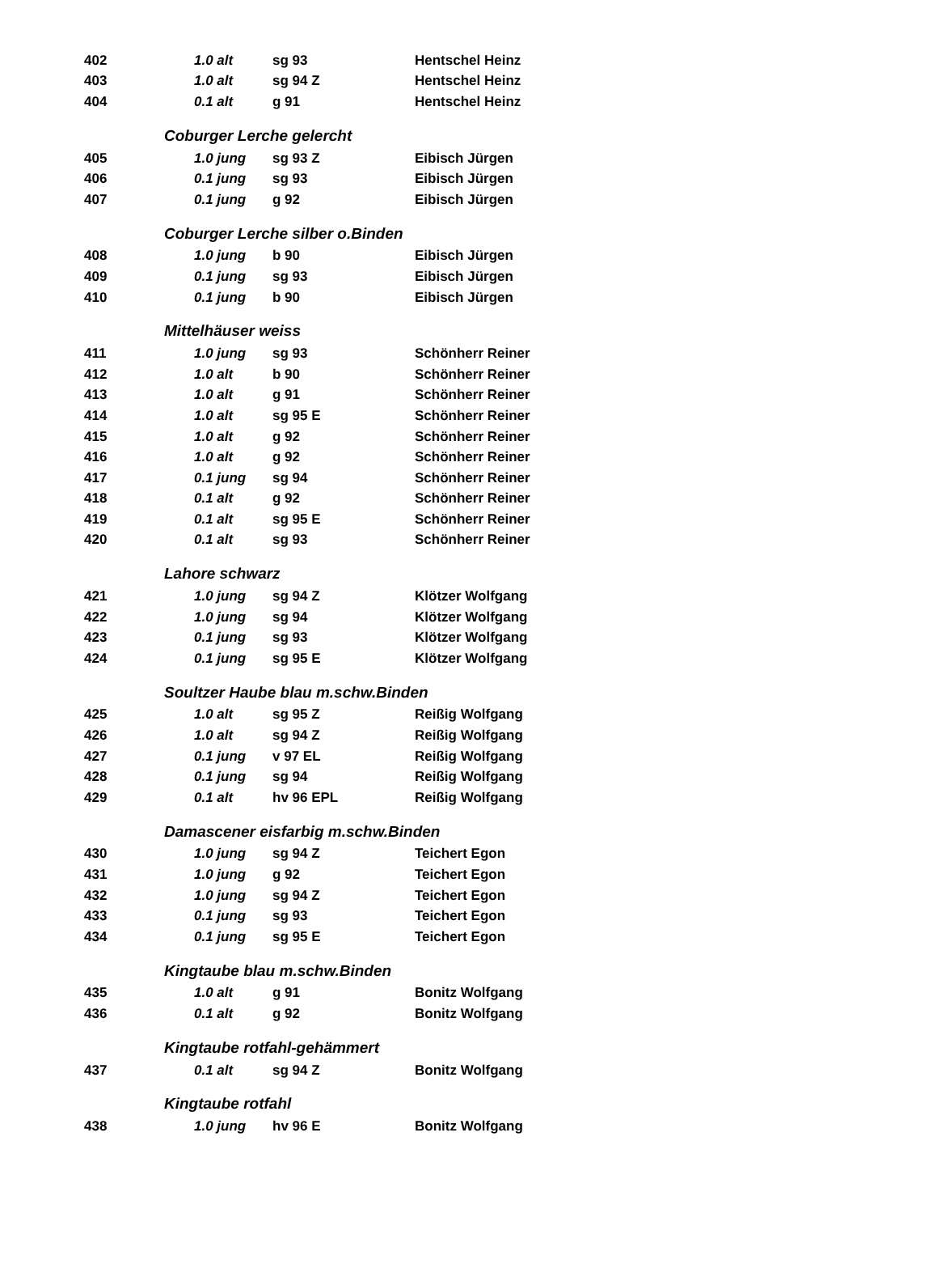| 402 | | 1.0 alt | sg 93 | Hentschel Heinz |
| 403 | | 1.0 alt | sg 94 Z | Hentschel Heinz |
| 404 | | 0.1 alt | g 91 | Hentschel Heinz |
| | Coburger Lerche gelercht | | | |
| 405 | | 1.0 jung | sg 93 Z | Eibisch Jürgen |
| 406 | | 0.1 jung | sg 93 | Eibisch Jürgen |
| 407 | | 0.1 jung | g 92 | Eibisch Jürgen |
| | Coburger Lerche silber o.Binden | | | |
| 408 | | 1.0 jung | b 90 | Eibisch Jürgen |
| 409 | | 0.1 jung | sg 93 | Eibisch Jürgen |
| 410 | | 0.1 jung | b 90 | Eibisch Jürgen |
| | Mittelhäuser weiss | | | |
| 411 | | 1.0 jung | sg 93 | Schönherr Reiner |
| 412 | | 1.0 alt | b 90 | Schönherr Reiner |
| 413 | | 1.0 alt | g 91 | Schönherr Reiner |
| 414 | | 1.0 alt | sg 95 E | Schönherr Reiner |
| 415 | | 1.0 alt | g 92 | Schönherr Reiner |
| 416 | | 1.0 alt | g 92 | Schönherr Reiner |
| 417 | | 0.1 jung | sg 94 | Schönherr Reiner |
| 418 | | 0.1 alt | g 92 | Schönherr Reiner |
| 419 | | 0.1 alt | sg 95 E | Schönherr Reiner |
| 420 | | 0.1 alt | sg 93 | Schönherr Reiner |
| | Lahore schwarz | | | |
| 421 | | 1.0 jung | sg 94 Z | Klötzer Wolfgang |
| 422 | | 1.0 jung | sg 94 | Klötzer Wolfgang |
| 423 | | 0.1 jung | sg 93 | Klötzer Wolfgang |
| 424 | | 0.1 jung | sg 95 E | Klötzer Wolfgang |
| | Soultzer Haube blau m.schw.Binden | | | |
| 425 | | 1.0 alt | sg 95 Z | Reißig Wolfgang |
| 426 | | 1.0 alt | sg 94 Z | Reißig Wolfgang |
| 427 | | 0.1 jung | v 97 EL | Reißig Wolfgang |
| 428 | | 0.1 jung | sg 94 | Reißig Wolfgang |
| 429 | | 0.1 alt | hv 96 EPL | Reißig Wolfgang |
| | Damascener eisfarbig m.schw.Binden | | | |
| 430 | | 1.0 jung | sg 94 Z | Teichert Egon |
| 431 | | 1.0 jung | g 92 | Teichert Egon |
| 432 | | 1.0 jung | sg 94 Z | Teichert Egon |
| 433 | | 0.1 jung | sg 93 | Teichert Egon |
| 434 | | 0.1 jung | sg 95 E | Teichert Egon |
| | Kingtaube blau m.schw.Binden | | | |
| 435 | | 1.0 alt | g 91 | Bonitz Wolfgang |
| 436 | | 0.1 alt | g 92 | Bonitz Wolfgang |
| | Kingtaube rotfahl-gehämmert | | | |
| 437 | | 0.1 alt | sg 94 Z | Bonitz Wolfgang |
| | Kingtaube rotfahl | | | |
| 438 | | 1.0 jung | hv 96 E | Bonitz Wolfgang |